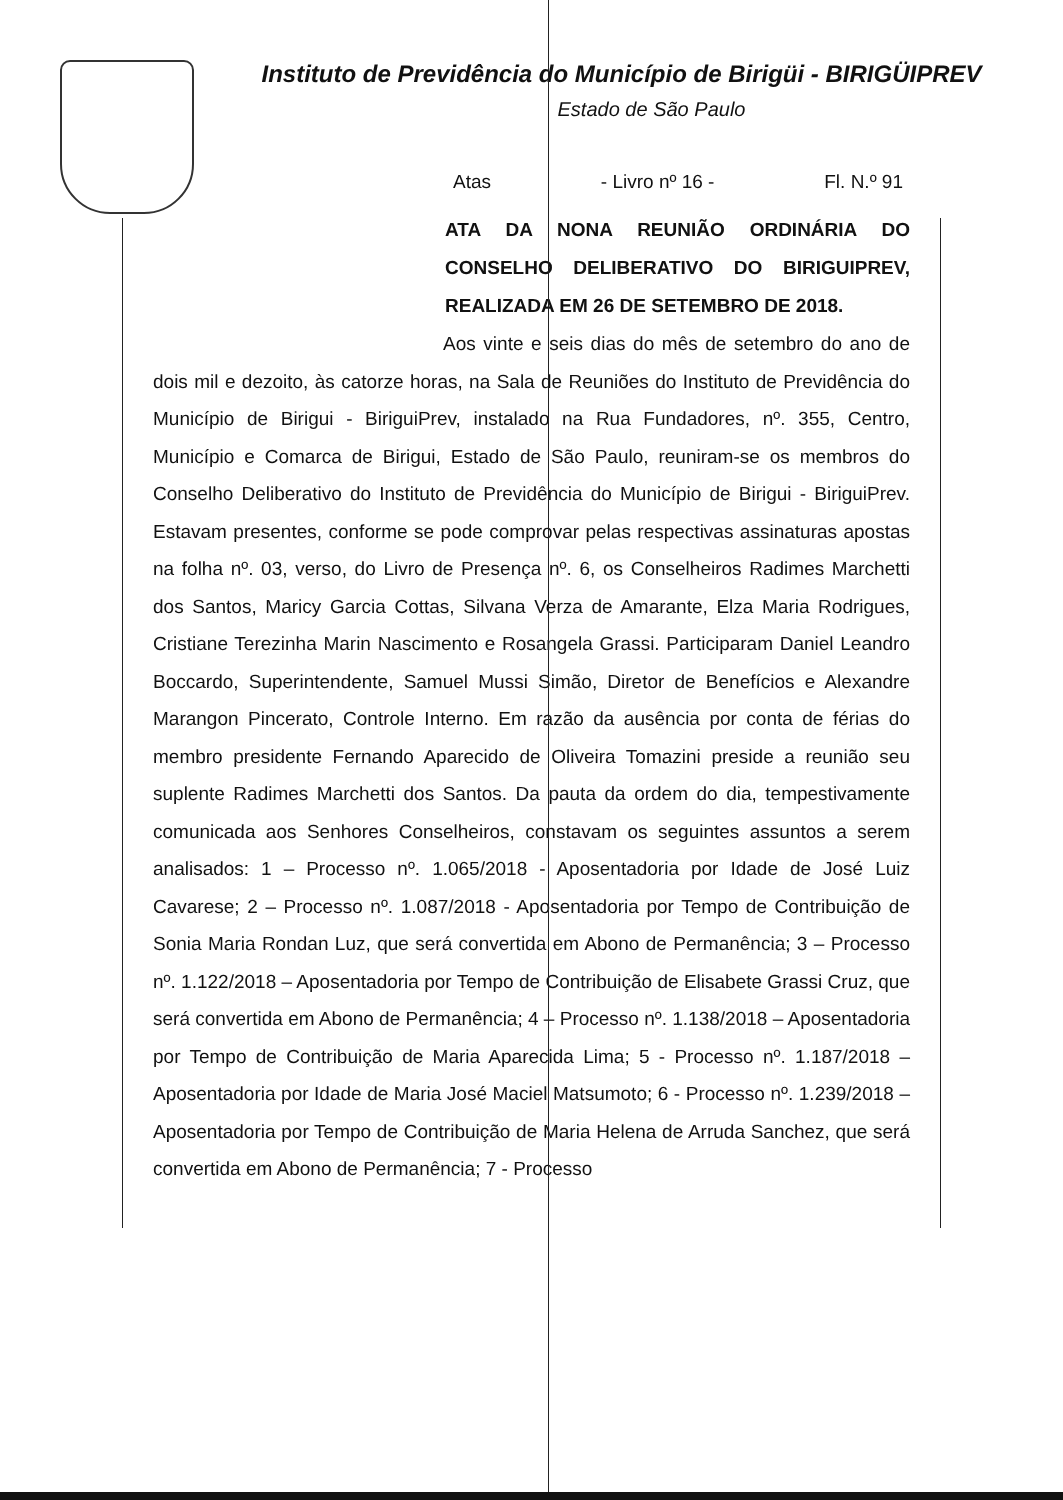Instituto de Previdência do Município de Birigüi - BIRIGÜIPREV
Estado de São Paulo
Atas - Livro nº 16 - Fl. N.º 91
ATA DA NONA REUNIÃO ORDINÁRIA DO CONSELHO DELIBERATIVO DO BIRIGUIPREV, REALIZADA EM 26 DE SETEMBRO DE 2018.
Aos vinte e seis dias do mês de setembro do ano de dois mil e dezoito, às catorze horas, na Sala de Reuniões do Instituto de Previdência do Município de Birigui - BiriguiPrev, instalado na Rua Fundadores, nº. 355, Centro, Município e Comarca de Birigui, Estado de São Paulo, reuniram-se os membros do Conselho Deliberativo do Instituto de Previdência do Município de Birigui - BiriguiPrev. Estavam presentes, conforme se pode comprovar pelas respectivas assinaturas apostas na folha nº. 03, verso, do Livro de Presença nº. 6, os Conselheiros Radimes Marchetti dos Santos, Maricy Garcia Cottas, Silvana Verza de Amarante, Elza Maria Rodrigues, Cristiane Terezinha Marin Nascimento e Rosangela Grassi. Participaram Daniel Leandro Boccardo, Superintendente, Samuel Mussi Simão, Diretor de Benefícios e Alexandre Marangon Pincerato, Controle Interno. Em razão da ausência por conta de férias do membro presidente Fernando Aparecido de Oliveira Tomazini preside a reunião seu suplente Radimes Marchetti dos Santos. Da pauta da ordem do dia, tempestivamente comunicada aos Senhores Conselheiros, constavam os seguintes assuntos a serem analisados: 1 – Processo nº. 1.065/2018 - Aposentadoria por Idade de José Luiz Cavarese; 2 – Processo nº. 1.087/2018 - Aposentadoria por Tempo de Contribuição de Sonia Maria Rondan Luz, que será convertida em Abono de Permanência; 3 – Processo nº. 1.122/2018 – Aposentadoria por Tempo de Contribuição de Elisabete Grassi Cruz, que será convertida em Abono de Permanência; 4 – Processo nº. 1.138/2018 – Aposentadoria por Tempo de Contribuição de Maria Aparecida Lima; 5 - Processo nº. 1.187/2018 – Aposentadoria por Idade de Maria José Maciel Matsumoto; 6 - Processo nº. 1.239/2018 – Aposentadoria por Tempo de Contribuição de Maria Helena de Arruda Sanchez, que será convertida em Abono de Permanência; 7 - Processo